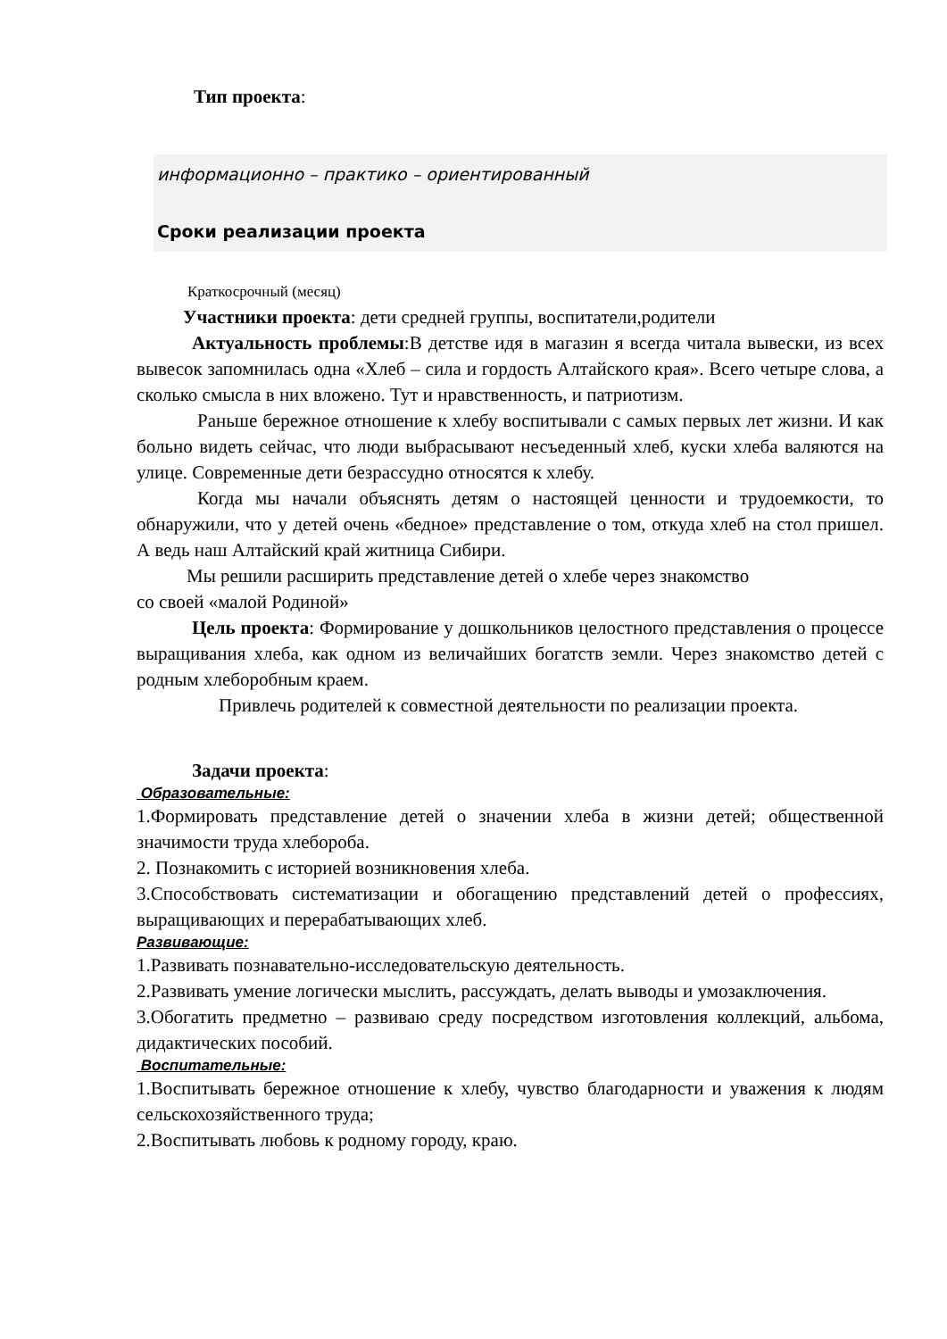Тип проекта:
информационно – практико – ориентированный
Сроки реализации проекта
Краткосрочный (месяц)
Участники проекта: дети средней группы, воспитатели,родители
Актуальность проблемы:В детстве идя в магазин я всегда читала вывески, из всех вывесок запомнилась одна «Хлеб – сила и гордость Алтайского края». Всего четыре слова, а сколько смысла в них вложено. Тут и нравственность, и патриотизм.
Раньше бережное отношение к хлебу воспитывали с самых первых лет жизни. И как больно видеть сейчас, что люди выбрасывают несъеденный хлеб, куски хлеба валяются на улице. Современные дети безрассудно относятся к хлебу.
Когда мы начали объяснять детям о настоящей ценности и трудоемкости, то обнаружили, что у детей очень «бедное» представление о том, откуда хлеб на стол пришел. А ведь наш Алтайский край житница Сибири.
Мы решили расширить представление детей о хлебе через знакомство
со своей «малой Родиной»
Цель проекта: Формирование у дошкольников целостного представления о процессе выращивания хлеба, как одном из величайших богатств земли. Через знакомство детей с родным хлеборобным краем.
Привлечь родителей к совместной деятельности по реализации проекта.
Задачи проекта:
Образовательные:
1.Формировать представление детей о значении хлеба в жизни детей; общественной значимости труда хлебороба.
2. Познакомить с историей возникновения хлеба.
3.Способствовать систематизации и обогащению представлений детей о профессиях, выращивающих и перерабатывающих хлеб.
Развивающие:
1.Развивать познавательно-исследовательскую деятельность.
2.Развивать умение логически мыслить, рассуждать, делать выводы и умозаключения.
3.Обогатить предметно – развиваю среду посредством изготовления коллекций, альбома, дидактических пособий.
Воспитательные:
1.Воспитывать бережное отношение к хлебу, чувство благодарности и уважения к людям сельскохозяйственного труда;
2.Воспитывать любовь к родному городу, краю.